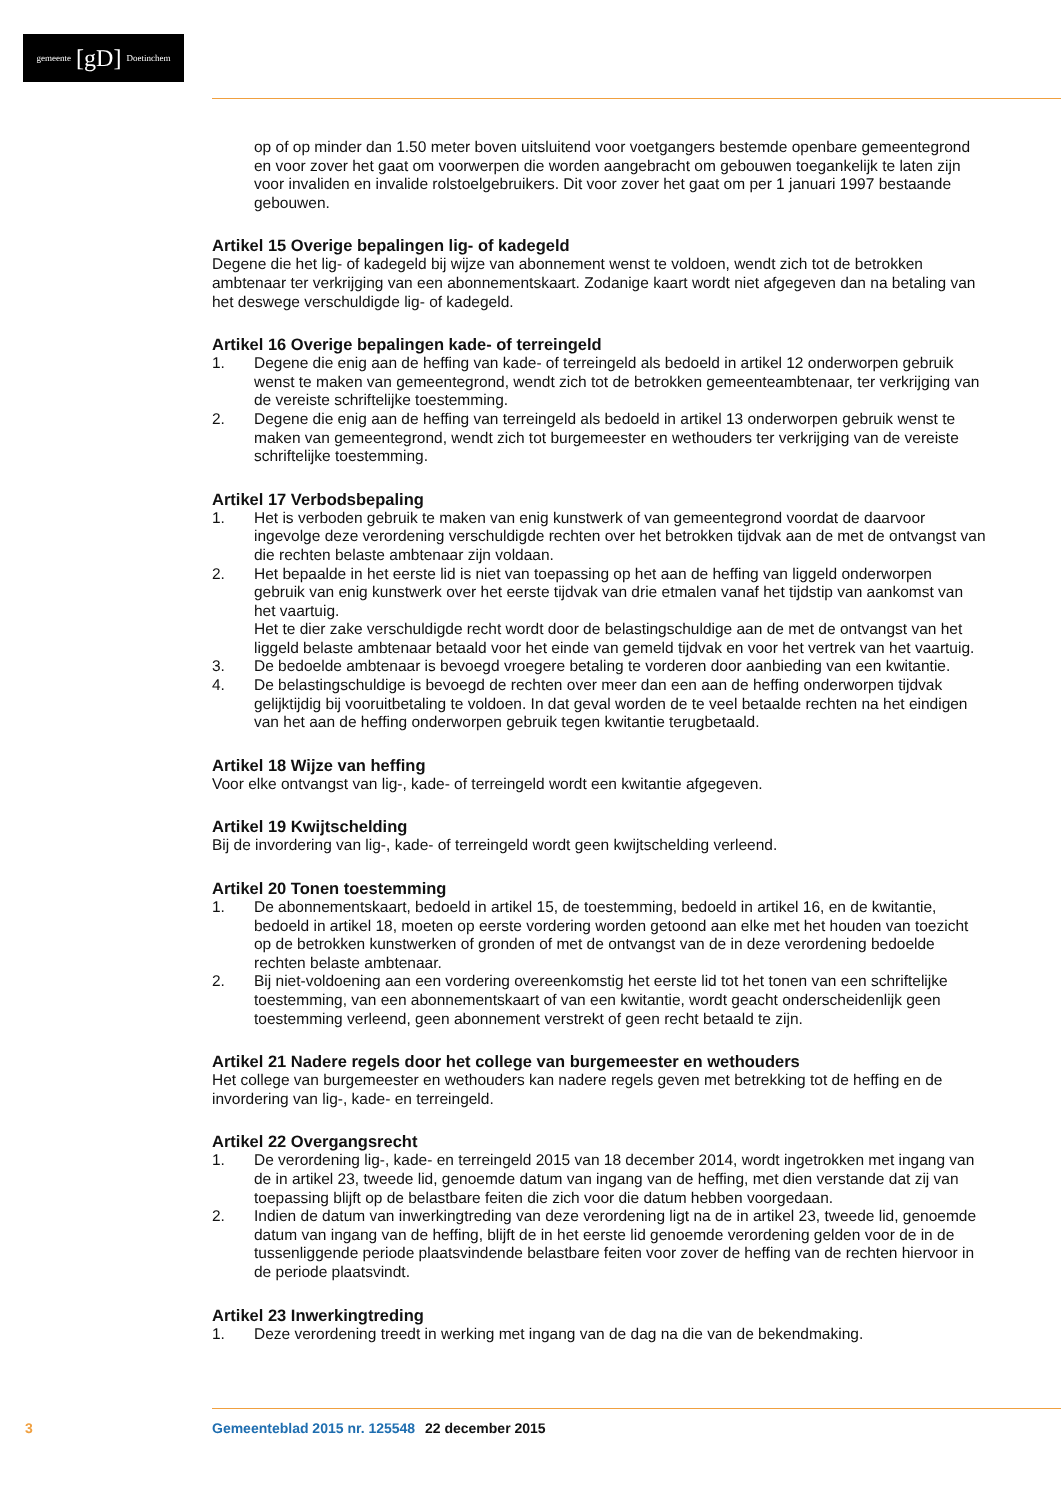gemeente [gD] Doetinchem
op of op minder dan 1.50 meter boven uitsluitend voor voetgangers bestemde openbare gemeentegrond en voor zover het gaat om voorwerpen die worden aangebracht om gebouwen toegankelijk te laten zijn voor invaliden en invalide rolstoelgebruikers. Dit voor zover het gaat om per 1 januari 1997 bestaande gebouwen.
Artikel 15 Overige bepalingen lig- of kadegeld
Degene die het lig- of kadegeld bij wijze van abonnement wenst te voldoen, wendt zich tot de betrokken ambtenaar ter verkrijging van een abonnementskaart. Zodanige kaart wordt niet afgegeven dan na betaling van het deswege verschuldigde lig- of kadegeld.
Artikel 16 Overige bepalingen kade- of terreingeld
1. Degene die enig aan de heffing van kade- of terreingeld als bedoeld in artikel 12 onderworpen gebruik wenst te maken van gemeentegrond, wendt zich tot de betrokken gemeenteambtenaar, ter verkrijging van de vereiste schriftelijke toestemming.
2. Degene die enig aan de heffing van terreingeld als bedoeld in artikel 13 onderworpen gebruik wenst te maken van gemeentegrond, wendt zich tot burgemeester en wethouders ter verkrijging van de vereiste schriftelijke toestemming.
Artikel 17 Verbodsbepaling
1. Het is verboden gebruik te maken van enig kunstwerk of van gemeentegrond voordat de daarvoor ingevolge deze verordening verschuldigde rechten over het betrokken tijdvak aan de met de ontvangst van die rechten belaste ambtenaar zijn voldaan.
2. Het bepaalde in het eerste lid is niet van toepassing op het aan de heffing van liggeld onderworpen gebruik van enig kunstwerk over het eerste tijdvak van drie etmalen vanaf het tijdstip van aankomst van het vaartuig.
Het te dier zake verschuldigde recht wordt door de belastingschuldige aan de met de ontvangst van het liggeld belaste ambtenaar betaald voor het einde van gemeld tijdvak en voor het vertrek van het vaartuig.
3. De bedoelde ambtenaar is bevoegd vroegere betaling te vorderen door aanbieding van een kwitantie.
4. De belastingschuldige is bevoegd de rechten over meer dan een aan de heffing onderworpen tijdvak gelijktijdig bij vooruitbetaling te voldoen. In dat geval worden de te veel betaalde rechten na het eindigen van het aan de heffing onderworpen gebruik tegen kwitantie terugbetaald.
Artikel 18 Wijze van heffing
Voor elke ontvangst van lig-, kade- of terreingeld wordt een kwitantie afgegeven.
Artikel 19 Kwijtschelding
Bij de invordering van lig-, kade- of terreingeld wordt geen kwijtschelding verleend.
Artikel 20 Tonen toestemming
1. De abonnementskaart, bedoeld in artikel 15, de toestemming, bedoeld in artikel 16, en de kwitantie, bedoeld in artikel 18, moeten op eerste vordering worden getoond aan elke met het houden van toezicht op de betrokken kunstwerken of gronden of met de ontvangst van de in deze verordening bedoelde rechten belaste ambtenaar.
2. Bij niet-voldoening aan een vordering overeenkomstig het eerste lid tot het tonen van een schriftelijke toestemming, van een abonnementskaart of van een kwitantie, wordt geacht onderscheidenlijk geen toestemming verleend, geen abonnement verstrekt of geen recht betaald te zijn.
Artikel 21 Nadere regels door het college van burgemeester en wethouders
Het college van burgemeester en wethouders kan nadere regels geven met betrekking tot de heffing en de invordering van lig-, kade- en terreingeld.
Artikel 22 Overgangsrecht
1. De verordening lig-, kade- en terreingeld 2015 van 18 december 2014, wordt ingetrokken met ingang van de in artikel 23, tweede lid, genoemde datum van ingang van de heffing, met dien verstande dat zij van toepassing blijft op de belastbare feiten die zich voor die datum hebben voorgedaan.
2. Indien de datum van inwerkingtreding van deze verordening ligt na de in artikel 23, tweede lid, genoemde datum van ingang van de heffing, blijft de in het eerste lid genoemde verordening gelden voor de in de tussenliggende periode plaatsvindende belastbare feiten voor zover de heffing van de rechten hiervoor in de periode plaatsvindt.
Artikel 23 Inwerkingtreding
1. Deze verordening treedt in werking met ingang van de dag na die van de bekendmaking.
3 Gemeenteblad 2015 nr. 125548 22 december 2015